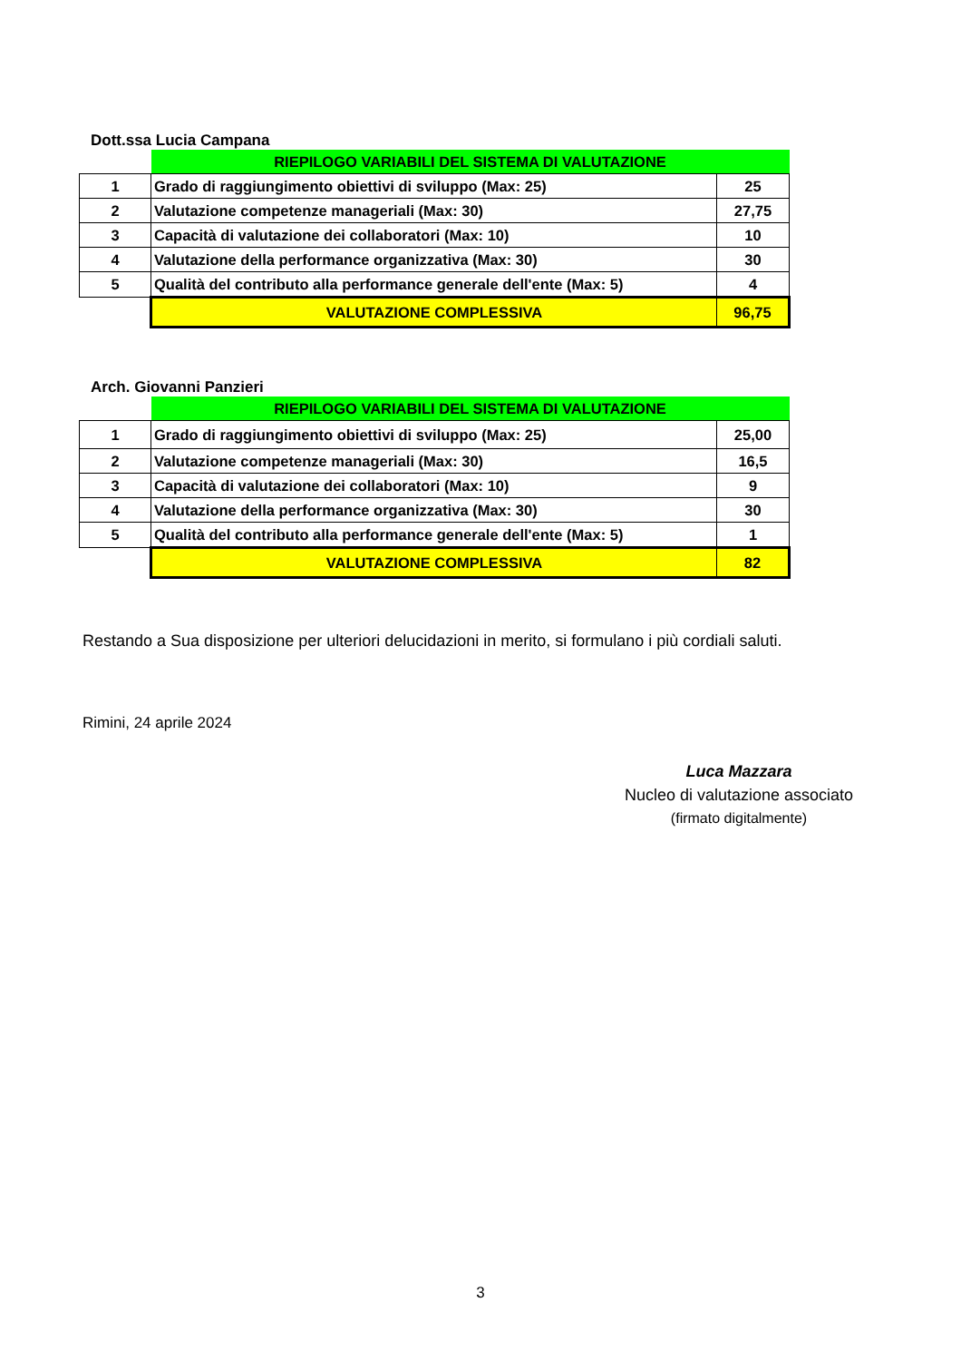Dott.ssa Lucia Campana
| | RIEPILOGO VARIABILI DEL SISTEMA DI VALUTAZIONE | |
| 1 | Grado di raggiungimento obiettivi di sviluppo (Max: 25) | 25 |
| 2 | Valutazione competenze manageriali (Max: 30) | 27,75 |
| 3 | Capacità di valutazione dei collaboratori (Max: 10) | 10 |
| 4 | Valutazione della performance organizzativa (Max: 30) | 30 |
| 5 | Qualità del contributo alla performance generale dell'ente (Max: 5) | 4 |
| | VALUTAZIONE COMPLESSIVA | 96,75 |
Arch. Giovanni Panzieri
| | RIEPILOGO VARIABILI DEL SISTEMA DI VALUTAZIONE | |
| 1 | Grado di raggiungimento obiettivi di sviluppo (Max: 25) | 25,00 |
| 2 | Valutazione competenze manageriali (Max: 30) | 16,5 |
| 3 | Capacità di valutazione dei collaboratori (Max: 10) | 9 |
| 4 | Valutazione della performance organizzativa (Max: 30) | 30 |
| 5 | Qualità del contributo alla performance generale dell'ente (Max: 5) | 1 |
| | VALUTAZIONE COMPLESSIVA | 82 |
Restando a Sua disposizione per ulteriori delucidazioni in merito, si formulano i più cordiali saluti.
Rimini, 24 aprile 2024
Luca Mazzara
Nucleo di valutazione associato
(firmato digitalmente)
3